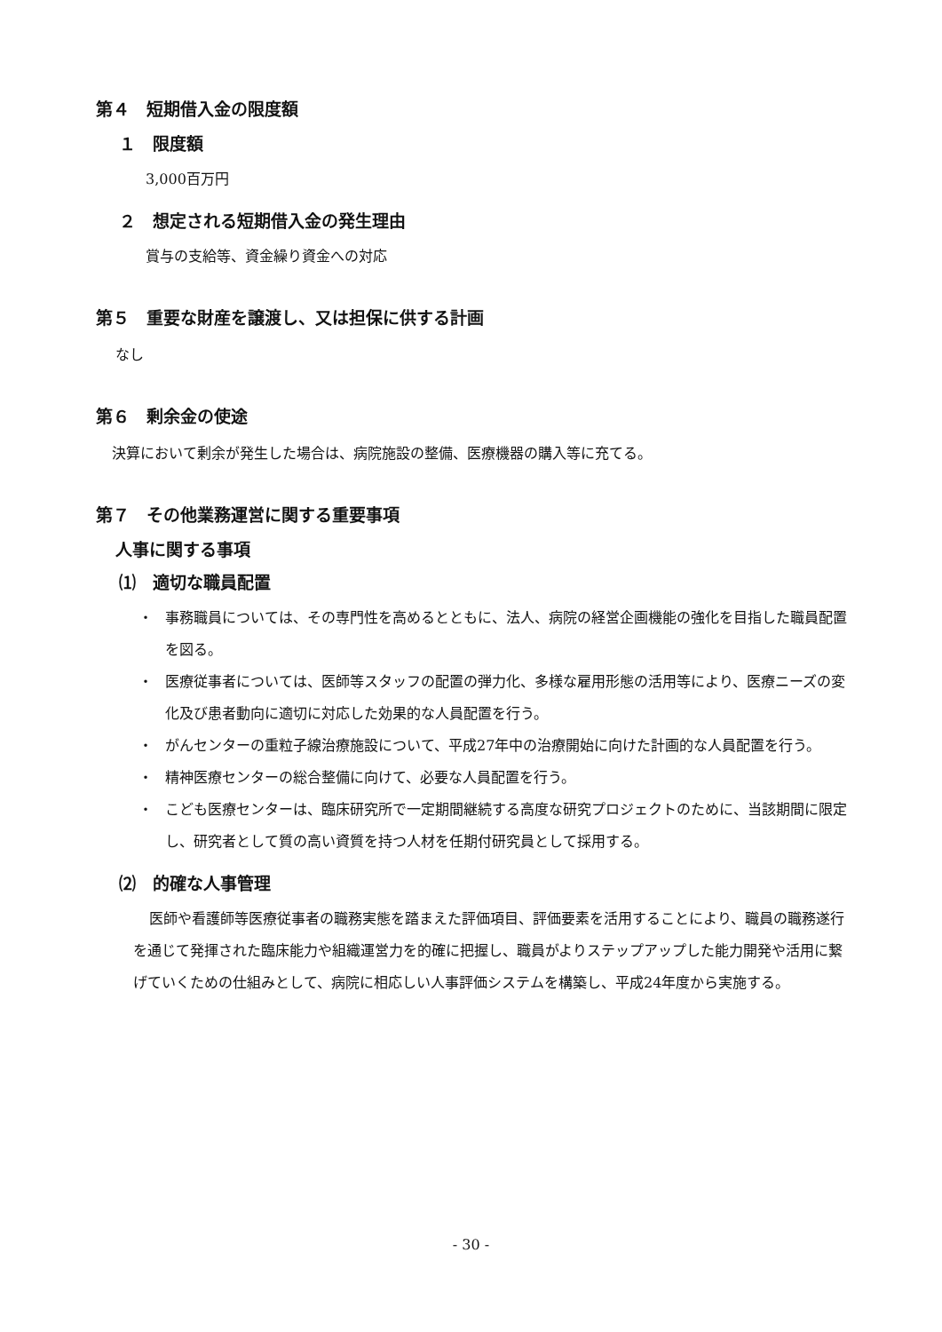第４　短期借入金の限度額
１　限度額
3,000百万円
２　想定される短期借入金の発生理由
賞与の支給等、資金繰り資金への対応
第５　重要な財産を譲渡し、又は担保に供する計画
なし
第６　剰余金の使途
決算において剰余が発生した場合は、病院施設の整備、医療機器の購入等に充てる。
第７　その他業務運営に関する重要事項
人事に関する事項
⑴　適切な職員配置
・ 事務職員については、その専門性を高めるとともに、法人、病院の経営企画機能の強化を目指した職員配置を図る。
・ 医療従事者については、医師等スタッフの配置の弾力化、多様な雇用形態の活用等により、医療ニーズの変化及び患者動向に適切に対応した効果的な人員配置を行う。
・ がんセンターの重粒子線治療施設について、平成27年中の治療開始に向けた計画的な人員配置を行う。
・ 精神医療センターの総合整備に向けて、必要な人員配置を行う。
・ こども医療センターは、臨床研究所で一定期間継続する高度な研究プロジェクトのために、当該期間に限定し、研究者として質の高い資質を持つ人材を任期付研究員として採用する。
⑵　的確な人事管理
医師や看護師等医療従事者の職務実態を踏まえた評価項目、評価要素を活用することにより、職員の職務遂行を通じて発揮された臨床能力や組織運営力を的確に把握し、職員がよりステップアップした能力開発や活用に繋げていくための仕組みとして、病院に相応しい人事評価システムを構築し、平成24年度から実施する。
- 30 -